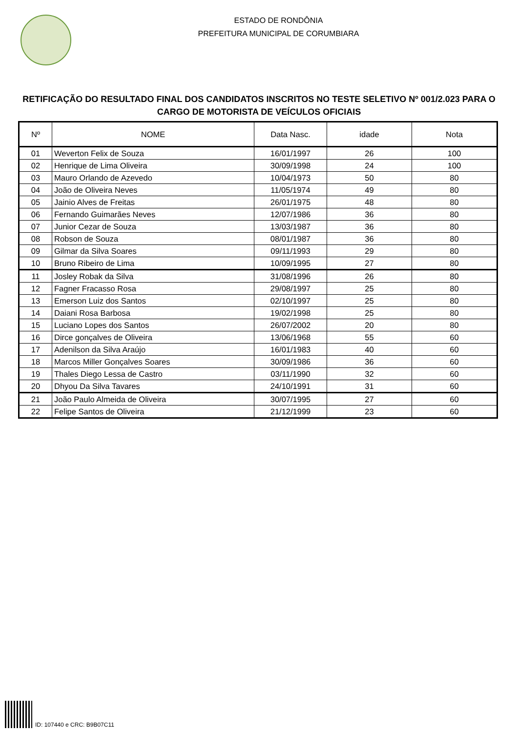ESTADO DE RONDÔNIA
PREFEITURA MUNICIPAL DE CORUMBIARA
RETIFICAÇÃO DO RESULTADO FINAL DOS CANDIDATOS INSCRITOS NO TESTE SELETIVO Nº 001/2.023 PARA O CARGO DE MOTORISTA DE VEÍCULOS OFICIAIS
| Nº | NOME | Data Nasc. | idade | Nota |
| --- | --- | --- | --- | --- |
| 01 | Weverton Felix de Souza | 16/01/1997 | 26 | 100 |
| 02 | Henrique de Lima Oliveira | 30/09/1998 | 24 | 100 |
| 03 | Mauro Orlando de Azevedo | 10/04/1973 | 50 | 80 |
| 04 | João de Oliveira Neves | 11/05/1974 | 49 | 80 |
| 05 | Jainio Alves de Freitas | 26/01/1975 | 48 | 80 |
| 06 | Fernando Guimarães Neves | 12/07/1986 | 36 | 80 |
| 07 | Junior Cezar de Souza | 13/03/1987 | 36 | 80 |
| 08 | Robson de Souza | 08/01/1987 | 36 | 80 |
| 09 | Gilmar da Silva Soares | 09/11/1993 | 29 | 80 |
| 10 | Bruno Ribeiro de Lima | 10/09/1995 | 27 | 80 |
| 11 | Josley Robak da Silva | 31/08/1996 | 26 | 80 |
| 12 | Fagner Fracasso Rosa | 29/08/1997 | 25 | 80 |
| 13 | Emerson Luiz dos Santos | 02/10/1997 | 25 | 80 |
| 14 | Daiani Rosa Barbosa | 19/02/1998 | 25 | 80 |
| 15 | Luciano Lopes dos Santos | 26/07/2002 | 20 | 80 |
| 16 | Dirce gonçalves de Oliveira | 13/06/1968 | 55 | 60 |
| 17 | Adenilson da Silva Araújo | 16/01/1983 | 40 | 60 |
| 18 | Marcos Miller Gonçalves Soares | 30/09/1986 | 36 | 60 |
| 19 | Thales Diego Lessa de Castro | 03/11/1990 | 32 | 60 |
| 20 | Dhyou Da Silva Tavares | 24/10/1991 | 31 | 60 |
| 21 | João Paulo Almeida de Oliveira | 30/07/1995 | 27 | 60 |
| 22 | Felipe Santos de Oliveira | 21/12/1999 | 23 | 60 |
ID: 107440 e CRC: B9B07C11